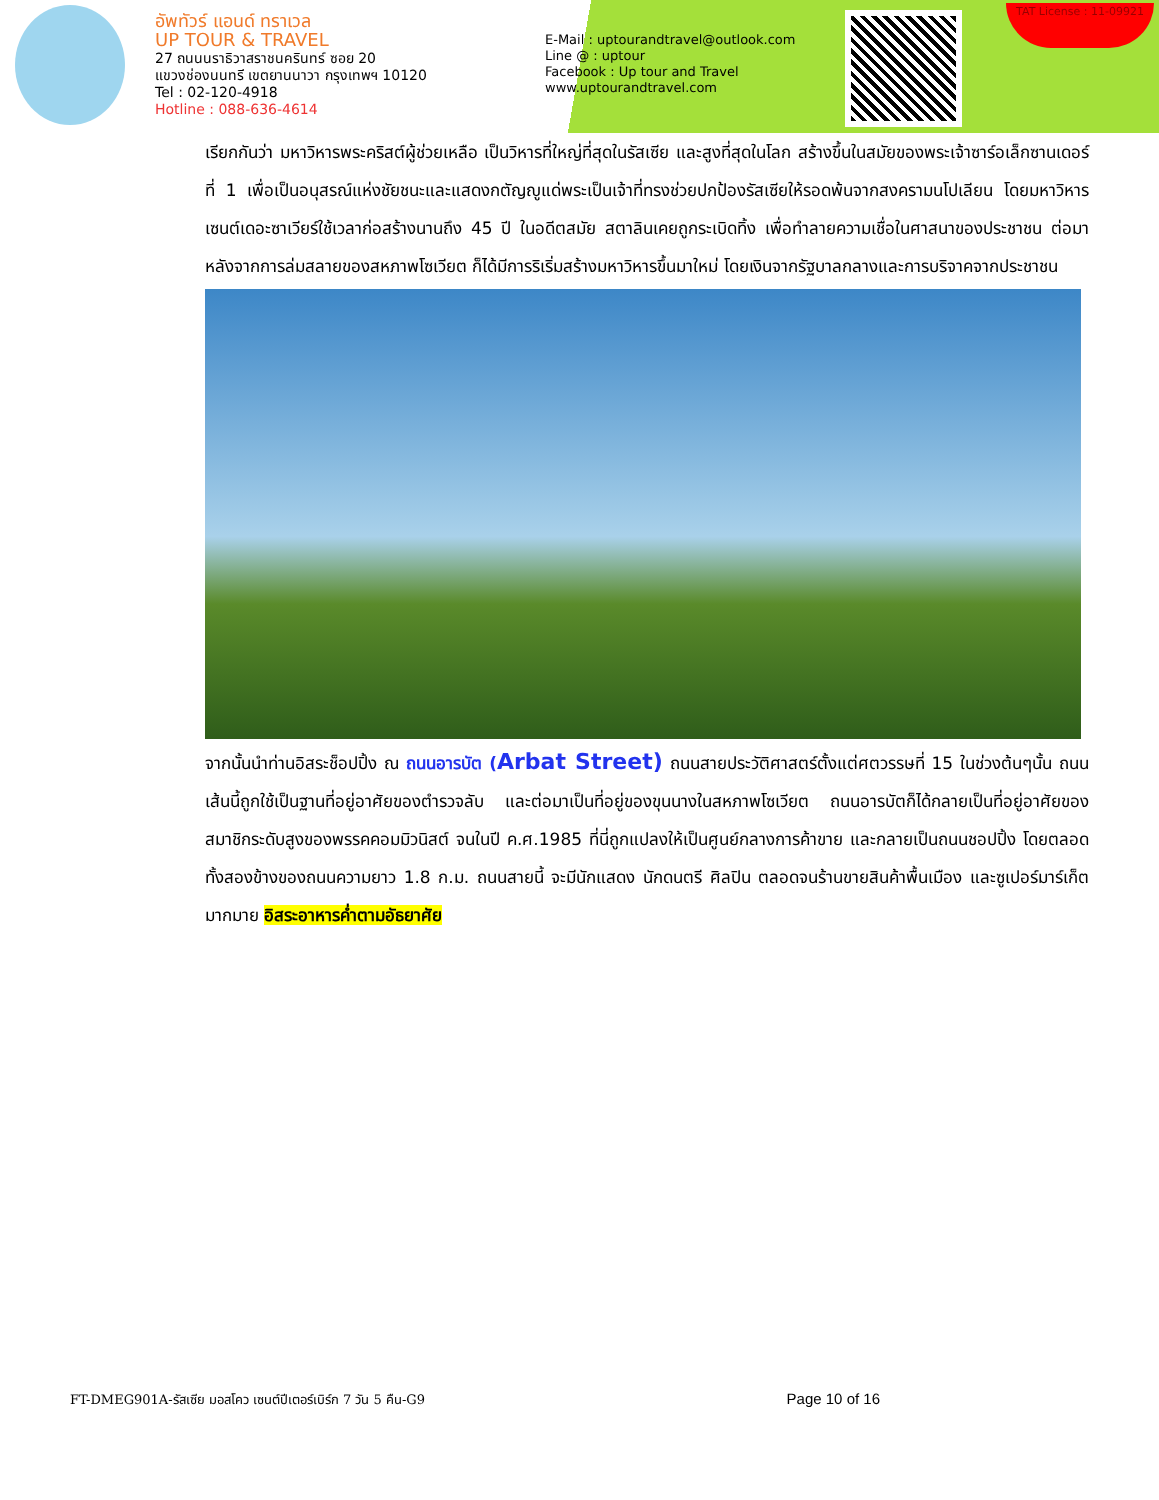อัพทัวร์ แอนด์ ทราเวล
UP TOUR & TRAVEL
27 ถนนนราธิวาสราชนครินทร์ ซอย 20
แขวงช่องนนทรี เขตยานนาวา กรุงเทพฯ 10120
Tel : 02-120-4918
Hotline : 088-636-4614
E-Mail : uptourandtravel@outlook.com
Line @ : uptour
Facebook : Up tour and Travel
www.uptourandtravel.com
TAT License : 11-09921
เรียกกันว่า มหาวิหารพระคริสต์ผู้ช่วยเหลือ เป็นวิหารที่ใหญ่ที่สุดในรัสเซีย และสูงที่สุดในโลก สร้างขึ้นในสมัยของพระเจ้าซาร์อเล็กซานเดอร์ ที่ 1 เพื่อเป็นอนุสรณ์แห่งชัยชนะและแสดงกตัญญูแด่พระเป็นเจ้าที่ทรงช่วยปกป้องรัสเซียให้รอดพ้นจากสงครามนโปเลียน โดยมหาวิหารเซนต์เดอะซาเวียร์ใช้เวลาก่อสร้างนานถึง 45 ปี ในอดีตสมัย สตาลินเคยถูกระเบิดทิ้ง เพื่อทำลายความเชื่อในศาสนาของประชาชน ต่อมาหลังจากการล่มสลายของสหภาพโซเวียต ก็ได้มีการริเริ่มสร้างมหาวิหารขึ้นมาใหม่ โดยเงินจากรัฐบาลกลางและการบริจาคจากประชาชน
จากนั้นนำท่านอิสระช็อปปิ้ง ณ ถนนอารบัต (Arbat Street) ถนนสายประวัติศาสตร์ตั้งแต่ศตวรรษที่ 15 ในช่วงต้นๆนั้น ถนนเส้นนี้ถูกใช้เป็นฐานที่อยู่อาศัยของตำรวจลับ และต่อมาเป็นที่อยู่ของขุนนางในสหภาพโซเวียต ถนนอารบัตก็ได้กลายเป็นที่อยู่อาศัยของสมาชิกระดับสูงของพรรคคอมมิวนิสต์ จนในปี ค.ศ.1985 ที่นี่ถูกแปลงให้เป็นศูนย์กลางการค้าขาย และกลายเป็นถนนชอปปิ้ง โดยตลอดทั้งสองข้างของถนนความยาว 1.8 ก.ม. ถนนสายนี้ จะมีนักแสดง นักดนตรี ศิลปิน ตลอดจนร้านขายสินค้าพื้นเมือง และซูเปอร์มาร์เก็ต มากมาย อิสระอาหารค่ำตามอัธยาศัย
FT-DMEG901A-รัสเซีย มอสโคว เซนต์ปีเตอร์เบิร์ก 7 วัน 5 คืน-G9 Page 10 of 16